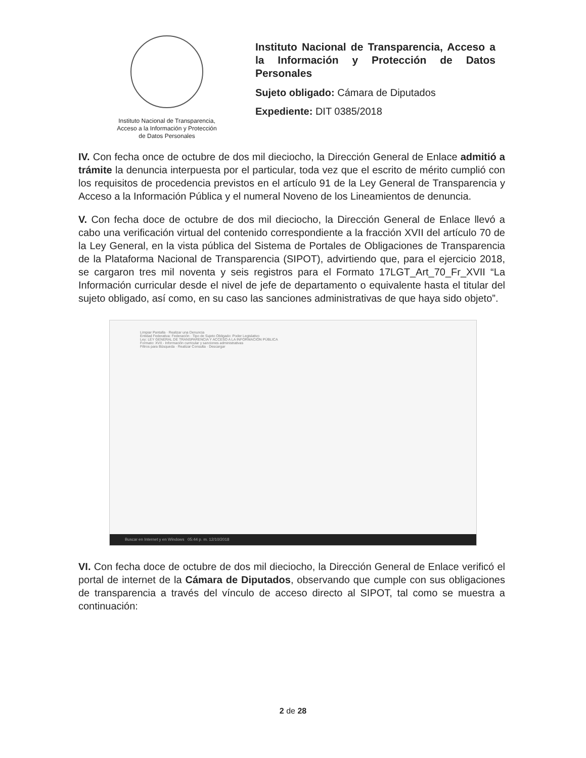Instituto Nacional de Transparencia,
Acceso a la Información y Protección
de Datos Personales
Instituto Nacional de Transparencia, Acceso a la Información y Protección de Datos Personales
Sujeto obligado: Cámara de Diputados
Expediente: DIT 0385/2018
IV. Con fecha once de octubre de dos mil dieciocho, la Dirección General de Enlace admitió a trámite la denuncia interpuesta por el particular, toda vez que el escrito de mérito cumplió con los requisitos de procedencia previstos en el artículo 91 de la Ley General de Transparencia y Acceso a la Información Pública y el numeral Noveno de los Lineamientos de denuncia.
V. Con fecha doce de octubre de dos mil dieciocho, la Dirección General de Enlace llevó a cabo una verificación virtual del contenido correspondiente a la fracción XVII del artículo 70 de la Ley General, en la vista pública del Sistema de Portales de Obligaciones de Transparencia de la Plataforma Nacional de Transparencia (SIPOT), advirtiendo que, para el ejercicio 2018, se cargaron tres mil noventa y seis registros para el Formato 17LGT_Art_70_Fr_XVII “La Información curricular desde el nivel de jefe de departamento o equivalente hasta el titular del sujeto obligado, así como, en su caso las sanciones administrativas de que haya sido objeto”.
Limpiar Pantalla · Realizar una Denuncia
Entidad Federativa: Federación · Tipo de Sujeto Obligado: Poder Legislativo
Ley: LEY GENERAL DE TRANSPARENCIA Y ACCESO A LA INFORMACIÓN PÚBLICA
Formato: XVII - Información curricular y sanciones administrativas
Filtros para Búsqueda · Realizar Consulta · Descargar
Buscar en Internet y en Windows 05:44 p. m. 12/10/2018
VI. Con fecha doce de octubre de dos mil dieciocho, la Dirección General de Enlace verificó el portal de internet de la Cámara de Diputados, observando que cumple con sus obligaciones de transparencia a través del vínculo de acceso directo al SIPOT, tal como se muestra a continuación:
2 de 28